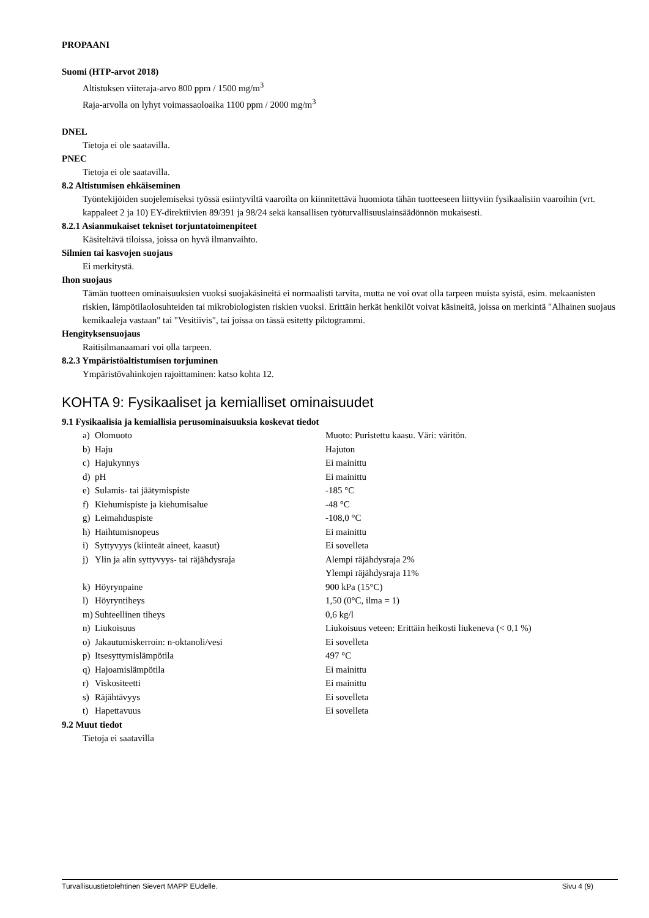PROPAANI
Suomi (HTP-arvot 2018)
Altistuksen viiteraja-arvo 800 ppm / 1500 mg/m<sup>3</sup>
Raja-arvolla on lyhyt voimassaoloaika 1100 ppm / 2000 mg/m<sup>3</sup>
DNEL
Tietoja ei ole saatavilla.
PNEC
Tietoja ei ole saatavilla.
8.2 Altistumisen ehkäiseminen
Työntekijöiden suojelemiseksi työssä esiintyviltä vaaroilta on kiinnitettävä huomiota tähän tuotteeseen liittyviin fysikaalisiin vaaroihin (vrt. kappaleet 2 ja 10) EY-direktiivien 89/391 ja 98/24 sekä kansallisen työturvallisuuslainsäädönnön mukaisesti.
8.2.1 Asianmukaiset tekniset torjuntatoimenpiteet
Käsiteltävä tiloissa, joissa on hyvä ilmanvaihto.
Silmien tai kasvojen suojaus
Ei merkitystä.
Ihon suojaus
Tämän tuotteen ominaisuuksien vuoksi suojakäsineitä ei normaalisti tarvita, mutta ne voi ovat olla tarpeen muista syistä, esim. mekaanisten riskien, lämpötilaolosuhteiden tai mikrobiologisten riskien vuoksi. Erittäin herkät henkilöt voivat käsineitä, joissa on merkintä "Alhainen suojaus kemikaaleja vastaan" tai "Vesitiivis", tai joissa on tässä esitetty piktogrammi.
Hengityksensuojaus
Raitisilmanaamari voi olla tarpeen.
8.2.3 Ympäristöaltistumisen torjuminen
Ympäristövahinkojen rajoittaminen: katso kohta 12.
KOHTA 9: Fysikaaliset ja kemialliset ominaisuudet
9.1 Fysikaalisia ja kemiallisia perusominaisuuksia koskevat tiedot
| a) | Olomuoto | Muoto: Puristettu kaasu. Väri: väritön. |
| b) | Haju | Hajuton |
| c) | Hajukynnys | Ei mainittu |
| d) | pH | Ei mainittu |
| e) | Sulamis- tai jäätymispiste | -185 °C |
| f) | Kiehumispiste ja kiehumisalue | -48 °C |
| g) | Leimahduspiste | -108,0 °C |
| h) | Haihtumisnopeus | Ei mainittu |
| i) | Syttyvyys (kiinteät aineet, kaasut) | Ei sovelleta |
| j) | Ylin ja alin syttyvyys- tai räjähdysraja | Alempi räjähdysraja 2% Ylempi räjähdysraja 11% |
| k) | Höyrynpaine | 900 kPa (15°C) |
| l) | Höyryntiheys | 1,50 (0°C, ilma = 1) |
| m) | Suhteellinen tiheys | 0,6 kg/l |
| n) | Liukoisuus | Liukoisuus veteen: Erittäin heikosti liukeneva (< 0,1 %) |
| o) | Jakautumiskerroin: n-oktanoli/vesi | Ei sovelleta |
| p) | Itsesyttymislämpötila | 497 °C |
| q) | Hajoamislämpötila | Ei mainittu |
| r) | Viskositeetti | Ei mainittu |
| s) | Räjähtävyys | Ei sovelleta |
| t) | Hapettavuus | Ei sovelleta |
9.2 Muut tiedot
Tietoja ei saatavilla
Turvallisuustietolehtinen Sievert MAPP EUdelle. Sivu 4 (9)